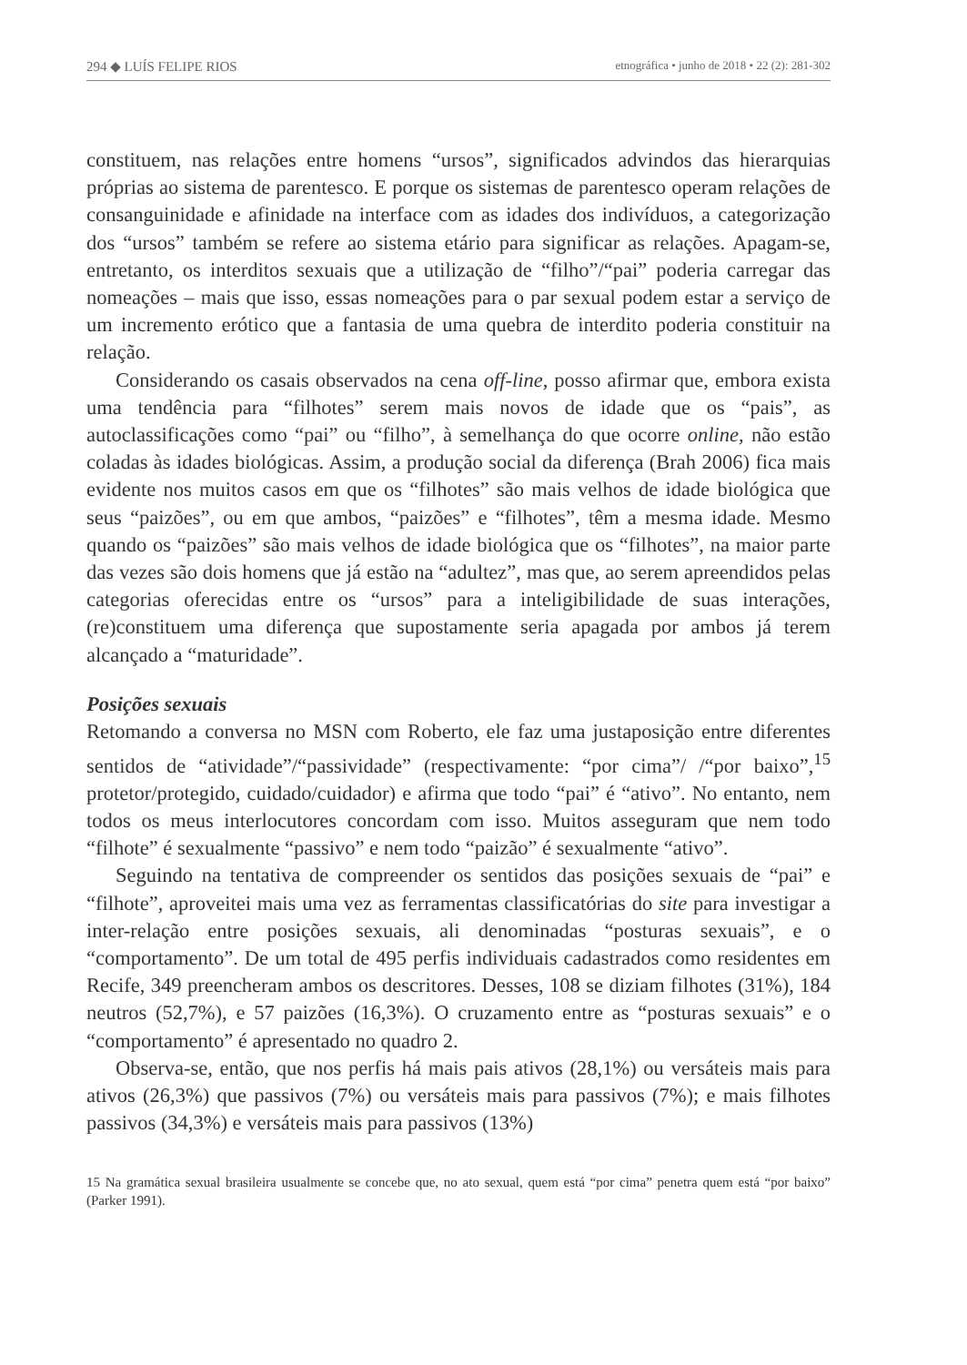294 ◆ LUÍS FELIPE RIOS etnográfica • junho de 2018 • 22 (2): 281-302
constituem, nas relações entre homens “ursos”, significados advindos das hierarquias próprias ao sistema de parentesco. E porque os sistemas de parentesco operam relações de consanguinidade e afinidade na interface com as idades dos indivíduos, a categorização dos “ursos” também se refere ao sistema etário para significar as relações. Apagam-se, entretanto, os interditos sexuais que a utilização de “filho”/“pai” poderia carregar das nomeações – mais que isso, essas nomeações para o par sexual podem estar a serviço de um incremento erótico que a fantasia de uma quebra de interdito poderia constituir na relação.
Considerando os casais observados na cena off-line, posso afirmar que, embora exista uma tendência para “filhotes” serem mais novos de idade que os “pais”, as autoclassificações como “pai” ou “filho”, à semelhança do que ocorre online, não estão coladas às idades biológicas. Assim, a produção social da diferença (Brah 2006) fica mais evidente nos muitos casos em que os “filhotes” são mais velhos de idade biológica que seus “paizões”, ou em que ambos, “paizões” e “filhotes”, têm a mesma idade. Mesmo quando os “paizões” são mais velhos de idade biológica que os “filhotes”, na maior parte das vezes são dois homens que já estão na “adultez”, mas que, ao serem apreendidos pelas categorias oferecidas entre os “ursos” para a inteligibilidade de suas interações, (re)constituem uma diferença que supostamente seria apagada por ambos já terem alcançado a “maturidade”.
Posições sexuais
Retomando a conversa no MSN com Roberto, ele faz uma justaposição entre diferentes sentidos de “atividade”/“passividade” (respectivamente: “por cima”/ /“por baixo”,<sup>15</sup> protetor/protegido, cuidado/cuidador) e afirma que todo “pai” é “ativo”. No entanto, nem todos os meus interlocutores concordam com isso. Muitos asseguram que nem todo “filhote” é sexualmente “passivo” e nem todo “paizão” é sexualmente “ativo”.
Seguindo na tentativa de compreender os sentidos das posições sexuais de “pai” e “filhote”, aproveitei mais uma vez as ferramentas classificatórias do site para investigar a inter-relação entre posições sexuais, ali denominadas “posturas sexuais”, e o “comportamento”. De um total de 495 perfis individuais cadastrados como residentes em Recife, 349 preencheram ambos os descritores. Desses, 108 se diziam filhotes (31%), 184 neutros (52,7%), e 57 paizões (16,3%). O cruzamento entre as “posturas sexuais” e o “comportamento” é apresentado no quadro 2.
Observa-se, então, que nos perfis há mais pais ativos (28,1%) ou versáteis mais para ativos (26,3%) que passivos (7%) ou versáteis mais para passivos (7%); e mais filhotes passivos (34,3%) e versáteis mais para passivos (13%)
15 Na gramática sexual brasileira usualmente se concebe que, no ato sexual, quem está “por cima” penetra quem está “por baixo” (Parker 1991).